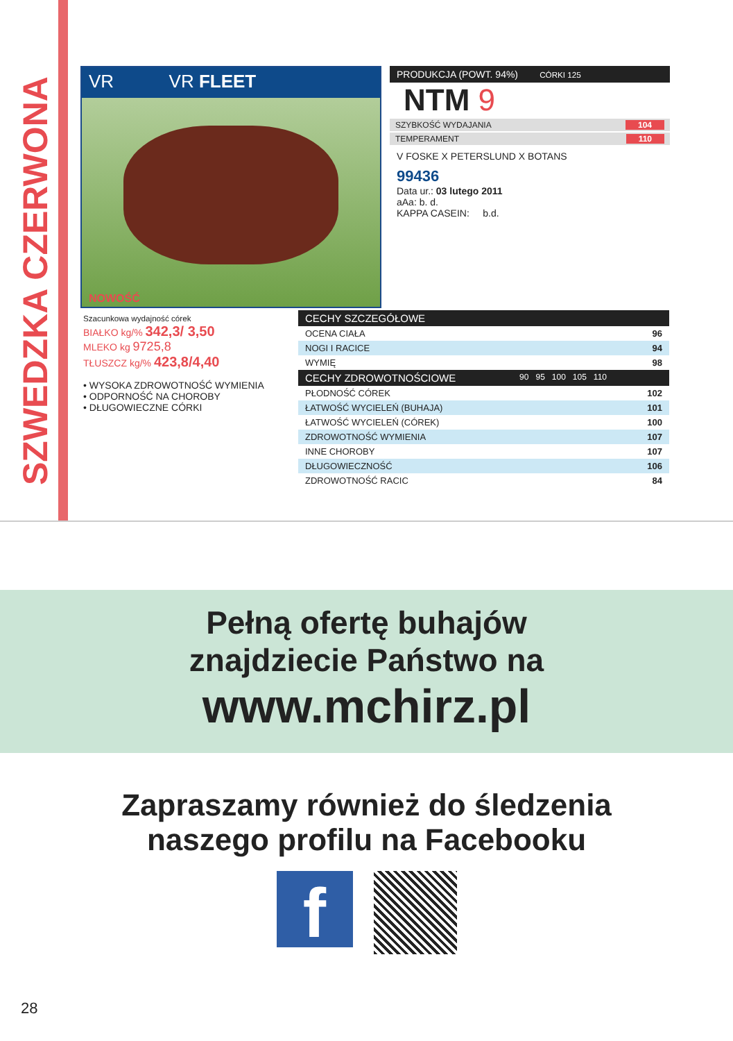SZWEDZKA CZERWONA
VR VR FLEET
NOWOŚĆ
PRODUKCJA (POWT. 94%) CÓRKI 125
NTM 9
SZYBKOŚĆ WYDAJANIA 104
TEMPERAMENT 110
V FOSKE X PETERSLUND X BOTANS
99436
Data ur.: 03 lutego 2011
aAa: b. d.
KAPPA CASEIN: b.d.
Szacunkowa wydajność córek
BIAŁKO kg/% 342,3/ 3,50
MLEKO kg 9725,8
TŁUSZCZ kg/% 423,8/4,40
• WYSOKA ZDROWOTNOŚĆ WYMIENIA
• ODPORNOŚĆ NA CHOROBY
• DŁUGOWIECZNE CÓRKI
| CECHY SZCZEGÓŁOWE | |
| --- | --- |
| OCENA CIAŁA | 96 |
| NOGI I RACICE | 94 |
| WYMIĘ | 98 |
| CECHY ZDROWOTNOŚCIOWE 90 95 100 105 110 | |
| PŁODNOŚĆ CÓREK | 102 |
| ŁATWOŚĆ WYCIELEŃ (BUHAJA) | 101 |
| ŁATWOŚĆ WYCIELEŃ (CÓREK) | 100 |
| ZDROWOTNOŚĆ WYMIENIA | 107 |
| INNE CHOROBY | 107 |
| DŁUGOWIECZNOŚĆ | 106 |
| ZDROWOTNOŚĆ RACIC | 84 |
Pełną ofertę buhajów
znajdziecie Państwo na
www.mchirz.pl
Zapraszamy również do śledzenia
naszego profilu na Facebooku
f
28